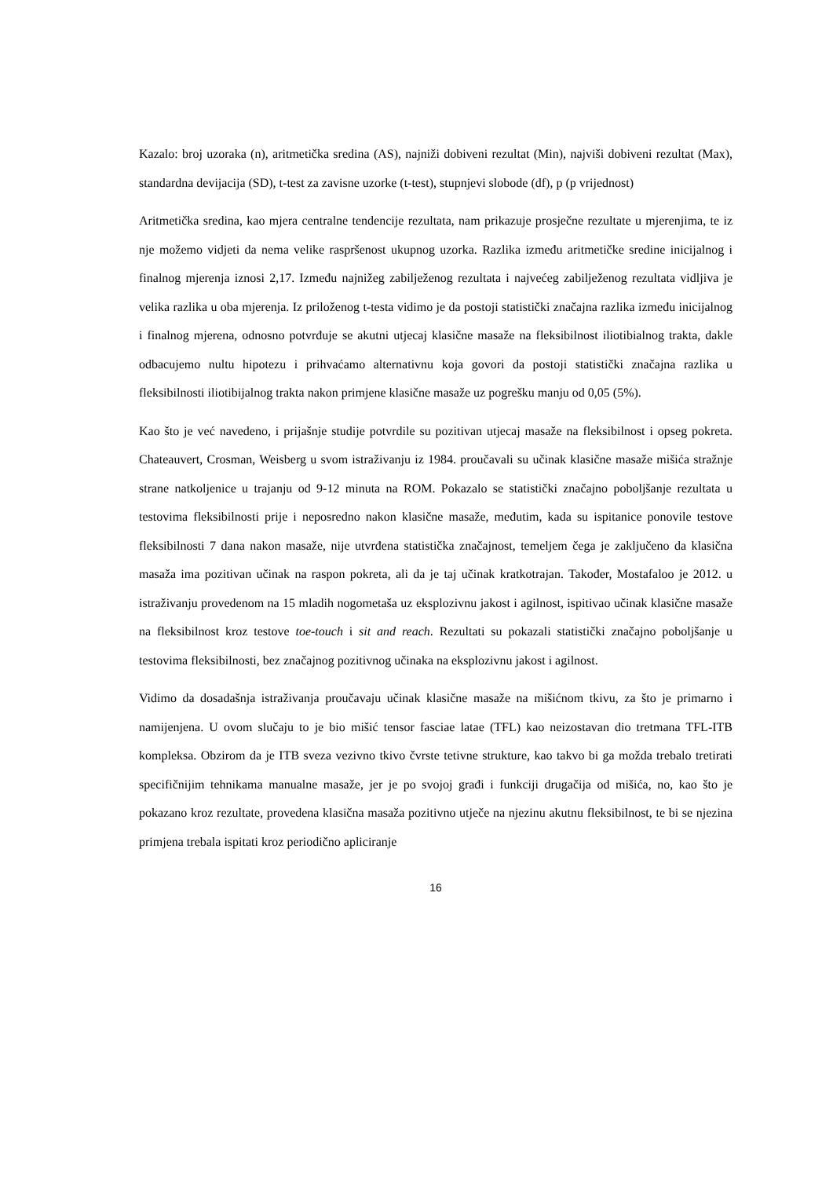Kazalo: broj uzoraka (n), aritmetička sredina (AS), najniži dobiveni rezultat (Min), najviši dobiveni rezultat (Max), standardna devijacija (SD), t-test za zavisne uzorke (t-test), stupnjevi slobode (df), p (p vrijednost)
Aritmetička sredina, kao mjera centralne tendencije rezultata, nam prikazuje prosječne rezultate u mjerenjima, te iz nje možemo vidjeti da nema velike raspršenost ukupnog uzorka. Razlika između aritmetičke sredine inicijalnog i finalnog mjerenja iznosi 2,17. Između najnižeg zabilježenog rezultata i najvećeg zabilježenog rezultata vidljiva je velika razlika u oba mjerenja. Iz priloženog t-testa vidimo je da postoji statistički značajna razlika između inicijalnog i finalnog mjerena, odnosno potvrđuje se akutni utjecaj klasične masaže na fleksibilnost iliotibialnog trakta, dakle odbacujemo nultu hipotezu i prihvaćamo alternativnu koja govori da postoji statistički značajna razlika u fleksibilnosti iliotibijalnog trakta nakon primjene klasične masaže uz pogrešku manju od 0,05 (5%).
Kao što je već navedeno, i prijašnje studije potvrdile su pozitivan utjecaj masaže na fleksibilnost i opseg pokreta. Chateauvert, Crosman, Weisberg u svom istraživanju iz 1984. proučavali su učinak klasične masaže mišića stražnje strane natkoljenice u trajanju od 9-12 minuta na ROM. Pokazalo se statistički značajno poboljšanje rezultata u testovima fleksibilnosti prije i neposredno nakon klasične masaže, međutim, kada su ispitanice ponovile testove fleksibilnosti 7 dana nakon masaže, nije utvrđena statistička značajnost, temeljem čega je zaključeno da klasična masaža ima pozitivan učinak na raspon pokreta, ali da je taj učinak kratkotrajan. Također, Mostafaloo je 2012. u istraživanju provedenom na 15 mladih nogometaša uz eksplozivnu jakost i agilnost, ispitivao učinak klasične masaže na fleksibilnost kroz testove toe-touch i sit and reach. Rezultati su pokazali statistički značajno poboljšanje u testovima fleksibilnosti, bez značajnog pozitivnog učinaka na eksplozivnu jakost i agilnost.
Vidimo da dosadašnja istraživanja proučavaju učinak klasične masaže na mišićnom tkivu, za što je primarno i namijenjena. U ovom slučaju to je bio mišić tensor fasciae latae (TFL) kao neizostavan dio tretmana TFL-ITB kompleksa. Obzirom da je ITB sveza vezivno tkivo čvrste tetivne strukture, kao takvo bi ga možda trebalo tretirati specifičnijim tehnikama manualne masaže, jer je po svojoj građi i funkciji drugačija od mišića, no, kao što je pokazano kroz rezultate, provedena klasična masaža pozitivno utječe na njezinu akutnu fleksibilnost, te bi se njezina primjena trebala ispitati kroz periodično apliciranje
16